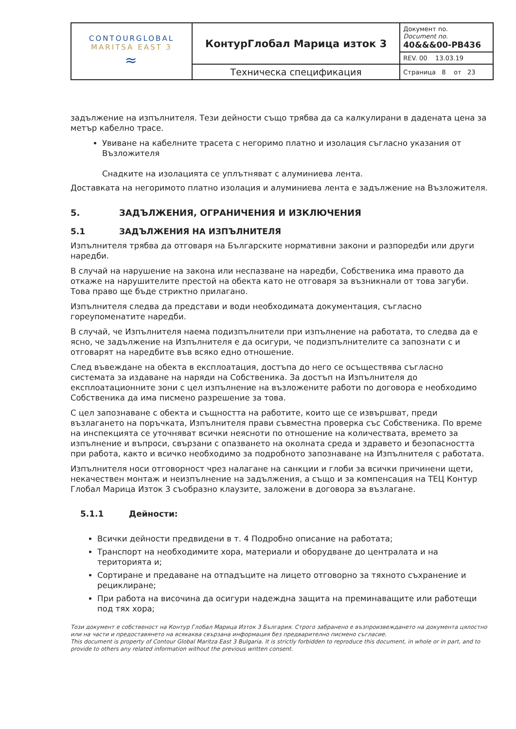| CONTOURGLOBAL MARITSA EAST 3 ≈ | КонтурГлобал Марица изток 3 | Документ no. Document no. 40&&&00-PB436 |
| | | REV. 00 13.03.19 |
| | Техническа спецификация | Страница 8 от 23 |
задължение на изпълнителя. Тези дейности също трябва да са калкулирани в дадената цена за метър кабелно трасе.
Увиване на кабелните трасета с негоримо платно и изолация съгласно указания от Възложителя
Снадките на изолацията се уплътняват с алуминиева лента.
Доставката на негоримото платно изолация и алуминиева лента е задължение на Възложителя.
5. ЗАДЪЛЖЕНИЯ, ОГРАНИЧЕНИЯ И ИЗКЛЮЧЕНИЯ
5.1 ЗАДЪЛЖЕНИЯ НА ИЗПЪЛНИТЕЛЯ
Изпълнителя трябва да отговаря на Българските нормативни закони и разпоредби или други наредби.
В случай на нарушение на закона или неспазване на наредби, Собственика има правото да откаже на нарушителите престой на обекта като не отговаря за възникнали от това загуби. Това право ще бъде стриктно прилагано.
Изпълнителя следва да представи и води необходимата документация, съгласно гореупоменатите наредби.
В случай, че Изпълнителя наема подизпълнители при изпълнение на работата, то следва да е ясно, че задължение на Изпълнителя е да осигури, че подизпълнителите са запознати с и отговарят на наредбите във всяко едно отношение.
След въвеждане на обекта в експлоатация, достъпа до него се осъществява съгласно системата за издаване на наряди на Собственика. За достъп на Изпълнителя до експлоатационните зони с цел изпълнение на възложените работи по договора е необходимо Собственика да има писмено разрешение за това.
С цел запознаване с обекта и същността на работите, които ще се извършват, преди възлагането на поръчката, Изпълнителя прави съвместна проверка със Собственика. По време на инспекцията се уточняват всички неясноти по отношение на количествата, времето за изпълнение и въпроси, свързани с опазването на околната среда и здравето и безопасността при работа, както и всичко необходимо за подробното запознаване на Изпълнителя с работата.
Изпълнителя носи отговорност чрез налагане на санкции и глоби за всички причинени щети, некачествен монтаж и неизпълнение на задължения, а също и за компенсация на ТЕЦ Контур Глобал Марица Изток 3 съобразно клаузите, заложени в договора за възлагане.
5.1.1 Дейности:
Всички дейности предвидени в т. 4 Подробно описание на работата;
Транспорт на необходимите хора, материали и оборудване до централата и на територията и;
Сортиране и предаване на отпадъците на лицето отговорно за тяхното съхранение и рециклиране;
При работа на височина да осигури надеждна защита на преминаващите или работещи под тях хора;
Този документ е собственост на Контур Глобал Марица Изток 3 България. Строго забранено е възпроизвеждането на документа цялостно или на части и предоставянето на всякаква свързана информация без предварително писмено съгласие.
This document is property of Contour Global Maritza East 3 Bulgaria. It is strictly forbidden to reproduce this document, in whole or in part, and to provide to others any related information without the previous written consent.